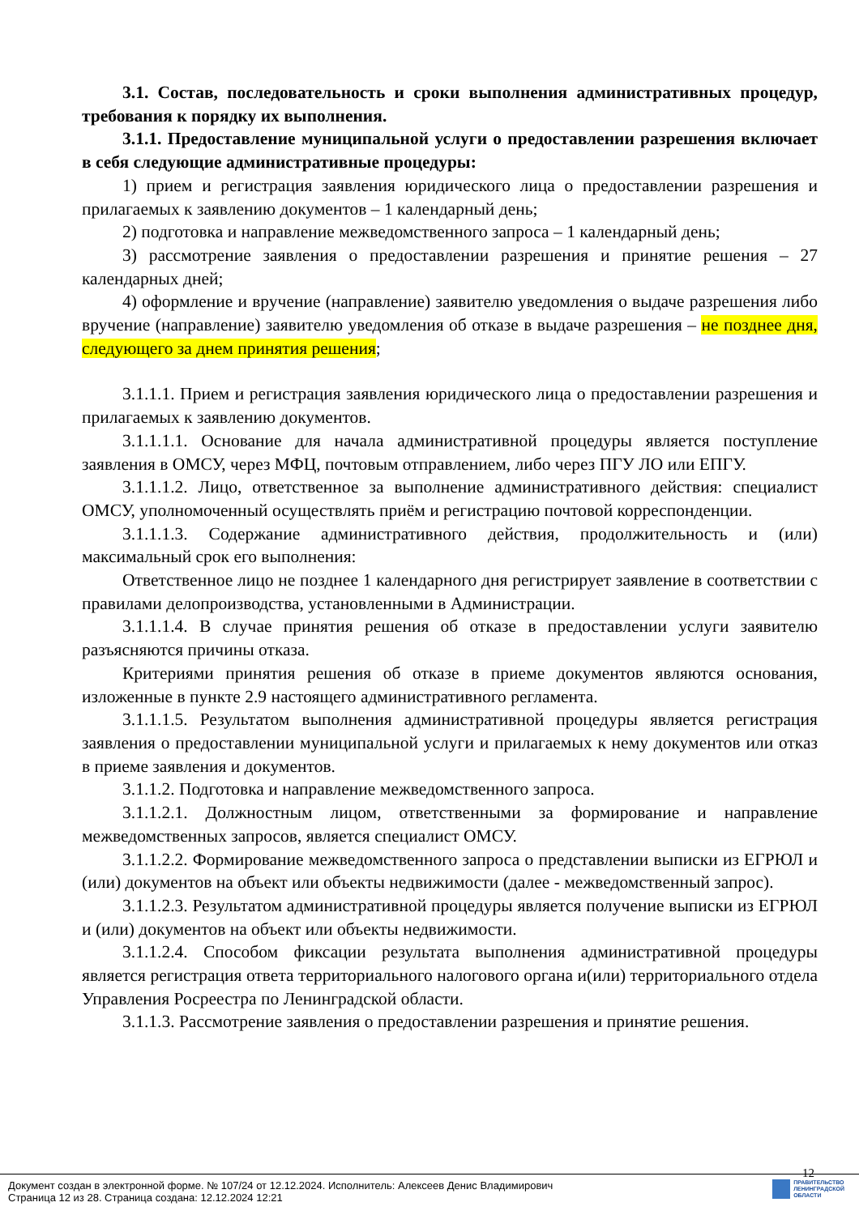3.1. Состав, последовательность и сроки выполнения административных процедур, требования к порядку их выполнения.
3.1.1. Предоставление муниципальной услуги о предоставлении разрешения включает в себя следующие административные процедуры:
1) прием и регистрация заявления юридического лица о предоставлении разрешения и прилагаемых к заявлению документов – 1 календарный день;
2) подготовка и направление межведомственного запроса – 1 календарный день;
3) рассмотрение заявления о предоставлении разрешения и принятие решения – 27 календарных дней;
4) оформление и вручение (направление) заявителю уведомления о выдаче разрешения либо вручение (направление) заявителю уведомления об отказе в выдаче разрешения – не позднее дня, следующего за днем принятия решения;
3.1.1.1. Прием и регистрация заявления юридического лица о предоставлении разрешения и прилагаемых к заявлению документов.
3.1.1.1.1. Основание для начала административной процедуры является поступление заявления в ОМСУ, через МФЦ, почтовым отправлением, либо через ПГУ ЛО или ЕПГУ.
3.1.1.1.2. Лицо, ответственное за выполнение административного действия: специалист ОМСУ, уполномоченный осуществлять приём и регистрацию почтовой корреспонденции.
3.1.1.1.3. Содержание административного действия, продолжительность и (или) максимальный срок его выполнения:
Ответственное лицо не позднее 1 календарного дня регистрирует заявление в соответствии с правилами делопроизводства, установленными в Администрации.
3.1.1.1.4. В случае принятия решения об отказе в предоставлении услуги заявителю разъясняются причины отказа.
Критериями принятия решения об отказе в приеме документов являются основания, изложенные в пункте 2.9 настоящего административного регламента.
3.1.1.1.5. Результатом выполнения административной процедуры является регистрация заявления о предоставлении муниципальной услуги и прилагаемых к нему документов или отказ в приеме заявления и документов.
3.1.1.2. Подготовка и направление межведомственного запроса.
3.1.1.2.1. Должностным лицом, ответственными за формирование и направление межведомственных запросов, является специалист ОМСУ.
3.1.1.2.2. Формирование межведомственного запроса о представлении выписки из ЕГРЮЛ и (или) документов на объект или объекты недвижимости (далее - межведомственный запрос).
3.1.1.2.3. Результатом административной процедуры является получение выписки из ЕГРЮЛ и (или) документов на объект или объекты недвижимости.
3.1.1.2.4. Способом фиксации результата выполнения административной процедуры является регистрация ответа территориального налогового органа и(или) территориального отдела Управления Росреестра по Ленинградской области.
3.1.1.3. Рассмотрение заявления о предоставлении разрешения и принятие решения.
12
Документ создан в электронной форме. № 107/24 от 12.12.2024. Исполнитель: Алексеев Денис Владимирович
Страница 12 из 28. Страница создана: 12.12.2024 12:21
ПРАВИТЕЛЬСТВО
ЛЕНИНГРАДСКОЙ
ОБЛАСТИ